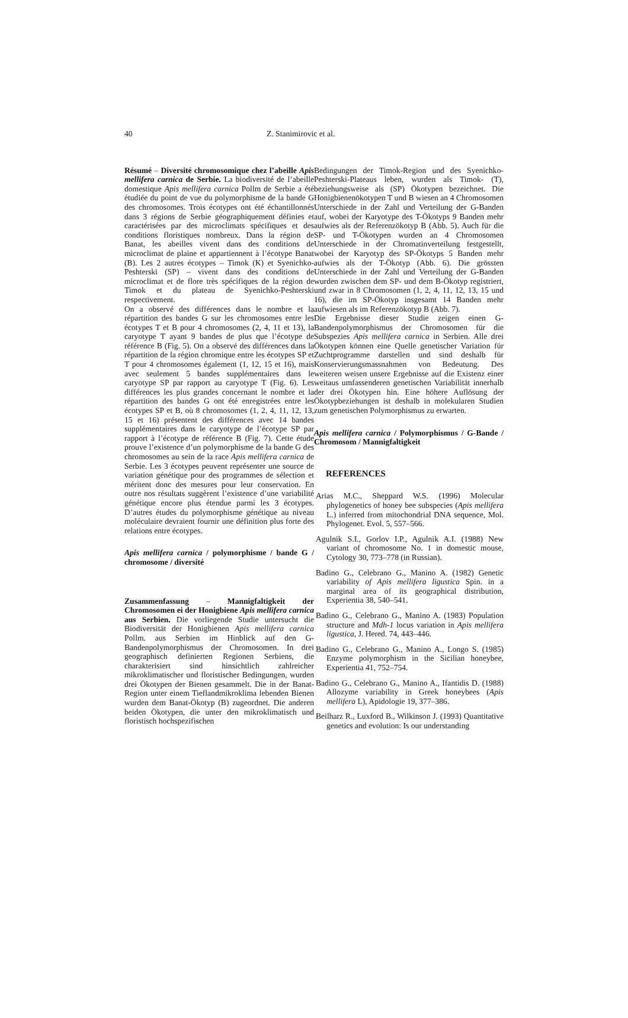40 Z. Stanimirovic et al.
Résumé – Diversité chromosomique chez l’abeille Apis mellifera carnica de Serbie. La biodiversité de l’abeille domestique Apis mellifera carnica Pollm de Serbie a été étudiée du point de vue du polymorphisme de la bande G des chromosomes. Trois écotypes ont été échantillonnés dans 3 régions de Serbie géographiquement définies et caractérisées par des microclimats spécifiques et des conditions floristiques nombreux. Dans la région de Banat, les abeilles vivent dans des conditions de microclimat de plaine et appartiennent à l’écotype Banat (B). Les 2 autres écotypes – Timok (K) et Syenichko-Peshterski (SP) – vivent dans des conditions de microclimat et de flore très spécifiques de la région de Timok et du plateau de Syenichko-Peshterski respectivement.
On a observé des différences dans le nombre et la répartition des bandes G sur les chromosomes entre les écotypes T et B pour 4 chromosomes (2, 4, 11 et 13), la caryotype T ayant 9 bandes de plus que l’écotype de référence B (Fig. 5). On a observé des différences dans la répartition de la région chromique entre les écotypes SP et T pour 4 chromosomes également (1, 12, 15 et 16), mais avec seulement 5 bandes supplémentaires dans le caryotype SP par rapport au caryotype T (Fig. 6). Les différences les plus grandes concernant le nombre et la répartition des bandes G ont été enregistrées entre les écotypes SP et B, où 8 chromosomes (1, 2, 4, 11, 12, 13, 15 et 16) présentent des différences avec 14 bandes supplémentaires dans le caryotype de l’écotype SP par rapport à l’écotype de référence B (Fig. 7). Cette étude prouve l’existence d’un polymorphisme de la bande G des chromosomes au sein de la race Apis mellifera carnica de Serbie. Les 3 écotypes peuvent représenter une source de variation génétique pour des programmes de sélection et méritent donc des mesures pour leur conservation. En outre nos résultats suggèrent l’existence d’une variabilité génétique encore plus étendue parmi les 3 écotypes. D’autres études du polymorphisme génétique au niveau moléculaire devraient fournir une définition plus forte des relations entre écotypes.
Apis mellifera carnica / polymorphisme / bande G / chromosome / diversité
Zusammenfassung – Mannigfaltigkeit der Chromosomen ei der Honigbiene Apis mellifera carnica aus Serbien. Die vorliegende Studie untersucht die Biodiversität der Honigbienen Apis mellifera carnica Pollm. aus Serbien im Hinblick auf den G-Bandenpolymorphismus der Chromosomen. In drei geographisch definierten Regionen Serbiens, die charakterisiert sind hinsichtlich zahlreicher mikroklimatischer und floristischer Bedingungen, wurden drei Ökotypen der Bienen gesammelt. Die in der Banat-Region unter einem Tieflandmikroklima lebenden Bienen wurden dem Banat-Ökotyp (B) zugeordnet. Die anderen beiden Ökotypen, die unter den mikroklimatisch und floristisch hochspezifischen
Bedingungen der Timok-Region und des Syenichko-Peshterski-Plateaus leben, wurden als Timok- (T), beziehungsweise als (SP) Ökotypen bezeichnet. Die Honigbienenökotypen T und B wiesen an 4 Chromosomen Unterschiede in der Zahl und Verteilung der G-Banden auf, wobei der Karyotype des T-Ökotyps 9 Banden mehr aufwies als der Referenzökotyp B (Abb. 5). Auch für die SP- und T-Ökotypen wurden an 4 Chromosomen Unterschiede in der Chromatinverteilung festgestellt, wobei der Karyotyp des SP-Ökotyps 5 Banden mehr aufwies als der T-Ökotyp (Abb. 6). Die grössten Unterschiede in der Zahl und Verteilung der G-Banden wurden zwischen dem SP- und dem B-Ökotyp registriert, und zwar in 8 Chromosomen (1, 2, 4, 11, 12, 13, 15 und 16), die im SP-Ökotyp insgesamt 14 Banden mehr aufwiesen als im Referenzökotyp B (Abb. 7).
Die Ergebnisse dieser Studie zeigen einen G-Bandenpolymorphismus der Chromosomen für die Subspezies Apis mellifera carnica in Serbien. Alle drei Ökotypen können eine Quelle genetischer Variation für Zuchtprogramme darstellen und sind deshalb für Konservierungsmassnahmen von Bedeutung. Des weiteren weisen unsere Ergebnisse auf die Existenz einer weitaus umfassenderen genetischen Variabilität innerhalb der drei Ökotypen hin. Eine höhere Auflösung der Ökotypbeziehungen ist deshalb in molekularen Studien zum genetischen Polymorphismus zu erwarten.
Apis mellifera carnica / Polymorphismus / G-Bande / Chromosom / Mannigfaltigkeit
REFERENCES
Arias M.C., Sheppard W.S. (1996) Molecular phylogenetics of honey bee subspecies (Apis mellifera L.) inferred from mitochondrial DNA sequence, Mol. Phylogenet. Evol. 5, 557–566.
Agulnik S.I., Gorlov I.P., Agulnik A.I. (1988) New variant of chromosome No. 1 in domestic mouse, Cytology 30, 773–778 (in Russian).
Badino G., Celebrano G., Manino A. (1982) Genetic variability of Apis mellifera ligustica Spin. in a marginal area of its geographical distribution, Experientia 38, 540–541.
Badino G., Celebrano G., Manino A. (1983) Population structure and Mdh-1 locus variation in Apis mellifera ligustica, J. Hered. 74, 443–446.
Badino G., Celebrano G., Manino A., Longo S. (1985) Enzyme polymorphism in the Sicilian honeybee, Experientia 41, 752–754.
Badino G., Celebrano G., Manino A., Ifantidis D. (1988) Allozyme variability in Greek honeybees (Apis mellifera L), Apidologie 19, 377–386.
Beilharz R., Luxford B., Wilkinson J. (1993) Quantitative genetics and evolution: Is our understanding